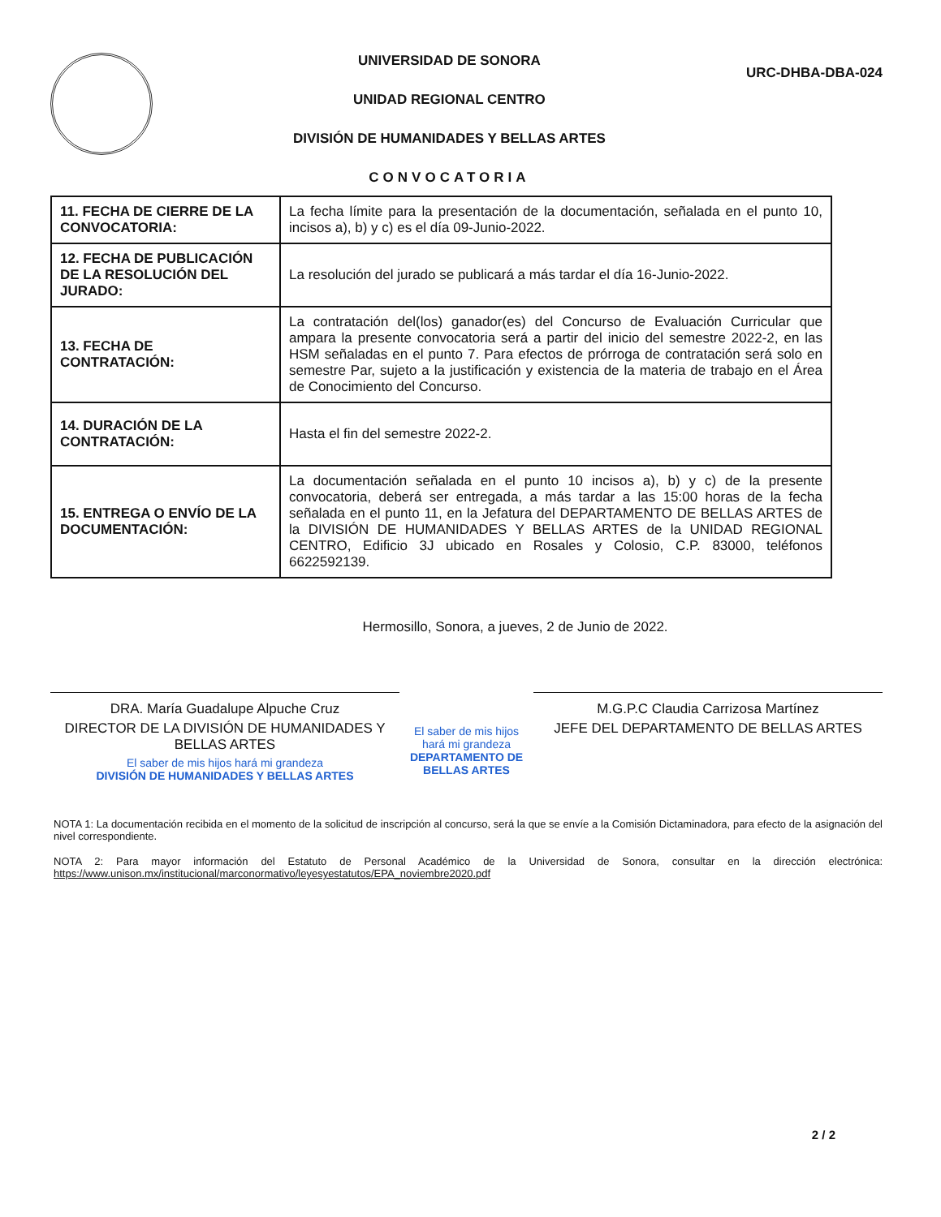UNIVERSIDAD DE SONORA
UNIDAD REGIONAL CENTRO
DIVISIÓN DE HUMANIDADES Y BELLAS ARTES
CONVOCATORIA
URC-DHBA-DBA-024
| 11. FECHA DE CIERRE DE LA CONVOCATORIA: | La fecha límite para la presentación de la documentación, señalada en el punto 10, incisos a), b) y c) es el día 09-Junio-2022. |
| 12. FECHA DE PUBLICACIÓN DE LA RESOLUCIÓN DEL JURADO: | La resolución del jurado se publicará a más tardar el día 16-Junio-2022. |
| 13. FECHA DE CONTRATACIÓN: | La contratación del(los) ganador(es) del Concurso de Evaluación Curricular que ampara la presente convocatoria será a partir del inicio del semestre 2022-2, en las HSM señaladas en el punto 7. Para efectos de prórroga de contratación será solo en semestre Par, sujeto a la justificación y existencia de la materia de trabajo en el Área de Conocimiento del Concurso. |
| 14. DURACIÓN DE LA CONTRATACIÓN: | Hasta el fin del semestre 2022-2. |
| 15. ENTREGA O ENVÍO DE LA DOCUMENTACIÓN: | La documentación señalada en el punto 10 incisos a), b) y c) de la presente convocatoria, deberá ser entregada, a más tardar a las 15:00 horas de la fecha señalada en el punto 11, en la Jefatura del DEPARTAMENTO DE BELLAS ARTES de la DIVISIÓN DE HUMANIDADES Y BELLAS ARTES de la UNIDAD REGIONAL CENTRO, Edificio 3J ubicado en Rosales y Colosio, C.P. 83000, teléfonos 6622592139. |
Hermosillo, Sonora, a jueves, 2 de Junio de 2022.
DRA. María Guadalupe Alpuche Cruz
DIRECTOR DE LA DIVISIÓN DE HUMANIDADES Y BELLAS ARTES
El saber de mis hijos hará mi grandeza
DIVISIÓN DE HUMANIDADES Y BELLAS ARTES
El saber de mis hijos hará mi grandeza
DEPARTAMENTO DE BELLAS ARTES
M.G.P.C Claudia Carrizosa Martínez
JEFE DEL DEPARTAMENTO DE BELLAS ARTES
NOTA 1: La documentación recibida en el momento de la solicitud de inscripción al concurso, será la que se envíe a la Comisión Dictaminadora, para efecto de la asignación del nivel correspondiente.
NOTA 2: Para mayor información del Estatuto de Personal Académico de la Universidad de Sonora, consultar en la dirección electrónica: https://www.unison.mx/institucional/marconormativo/leyesyestatutos/EPA_noviembre2020.pdf
2 / 2